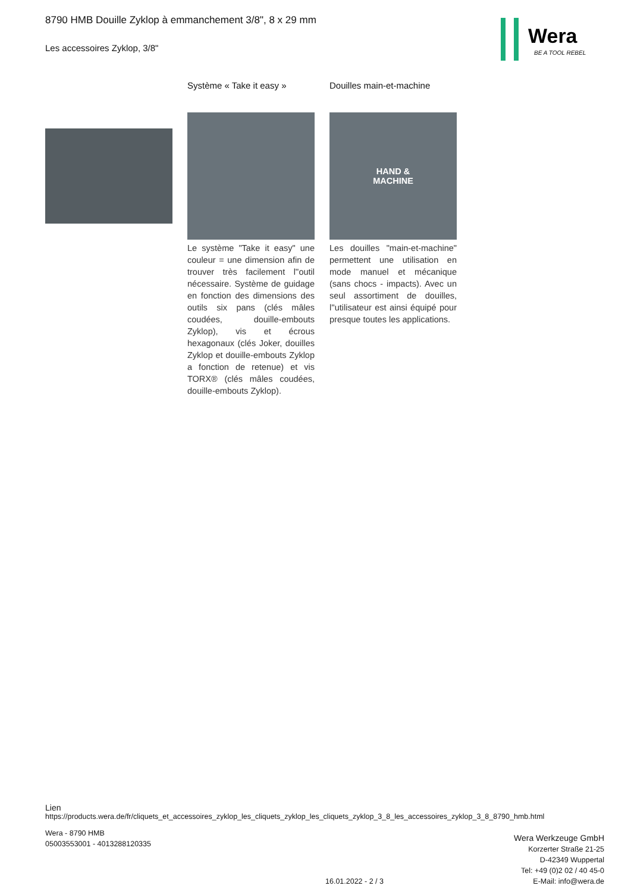8790 HMB Douille Zyklop à emmanchement 3/8", 8 x 29 mm
Les accessoires Zyklop, 3/8"
Wera
BE A TOOL REBEL
Système « Take it easy »
Le système "Take it easy" une couleur = une dimension afin de trouver très facilement l''outil nécessaire. Système de guidage en fonction des dimensions des outils six pans (clés mâles coudées, douille-embouts Zyklop), vis et écrous hexagonaux (clés Joker, douilles Zyklop et douille-embouts Zyklop a fonction de retenue) et vis TORX® (clés mâles coudées, douille-embouts Zyklop).
Douilles main-et-machine
HAND &
MACHINE
Les douilles "main-et-machine" permettent une utilisation en mode manuel et mécanique (sans chocs - impacts). Avec un seul assortiment de douilles, l''utilisateur est ainsi équipé pour presque toutes les applications.
Lien
https://products.wera.de/fr/cliquets_et_accessoires_zyklop_les_cliquets_zyklop_les_cliquets_zyklop_3_8_les_accessoires_zyklop_3_8_8790_hmb.html
Wera - 8790 HMB
05003553001 - 4013288120335
Wera Werkzeuge GmbH
Korzerter Straße 21-25
D-42349 Wuppertal
Tel: +49 (0)2 02 / 40 45-0
E-Mail: info@wera.de
16.01.2022 - 2 / 3